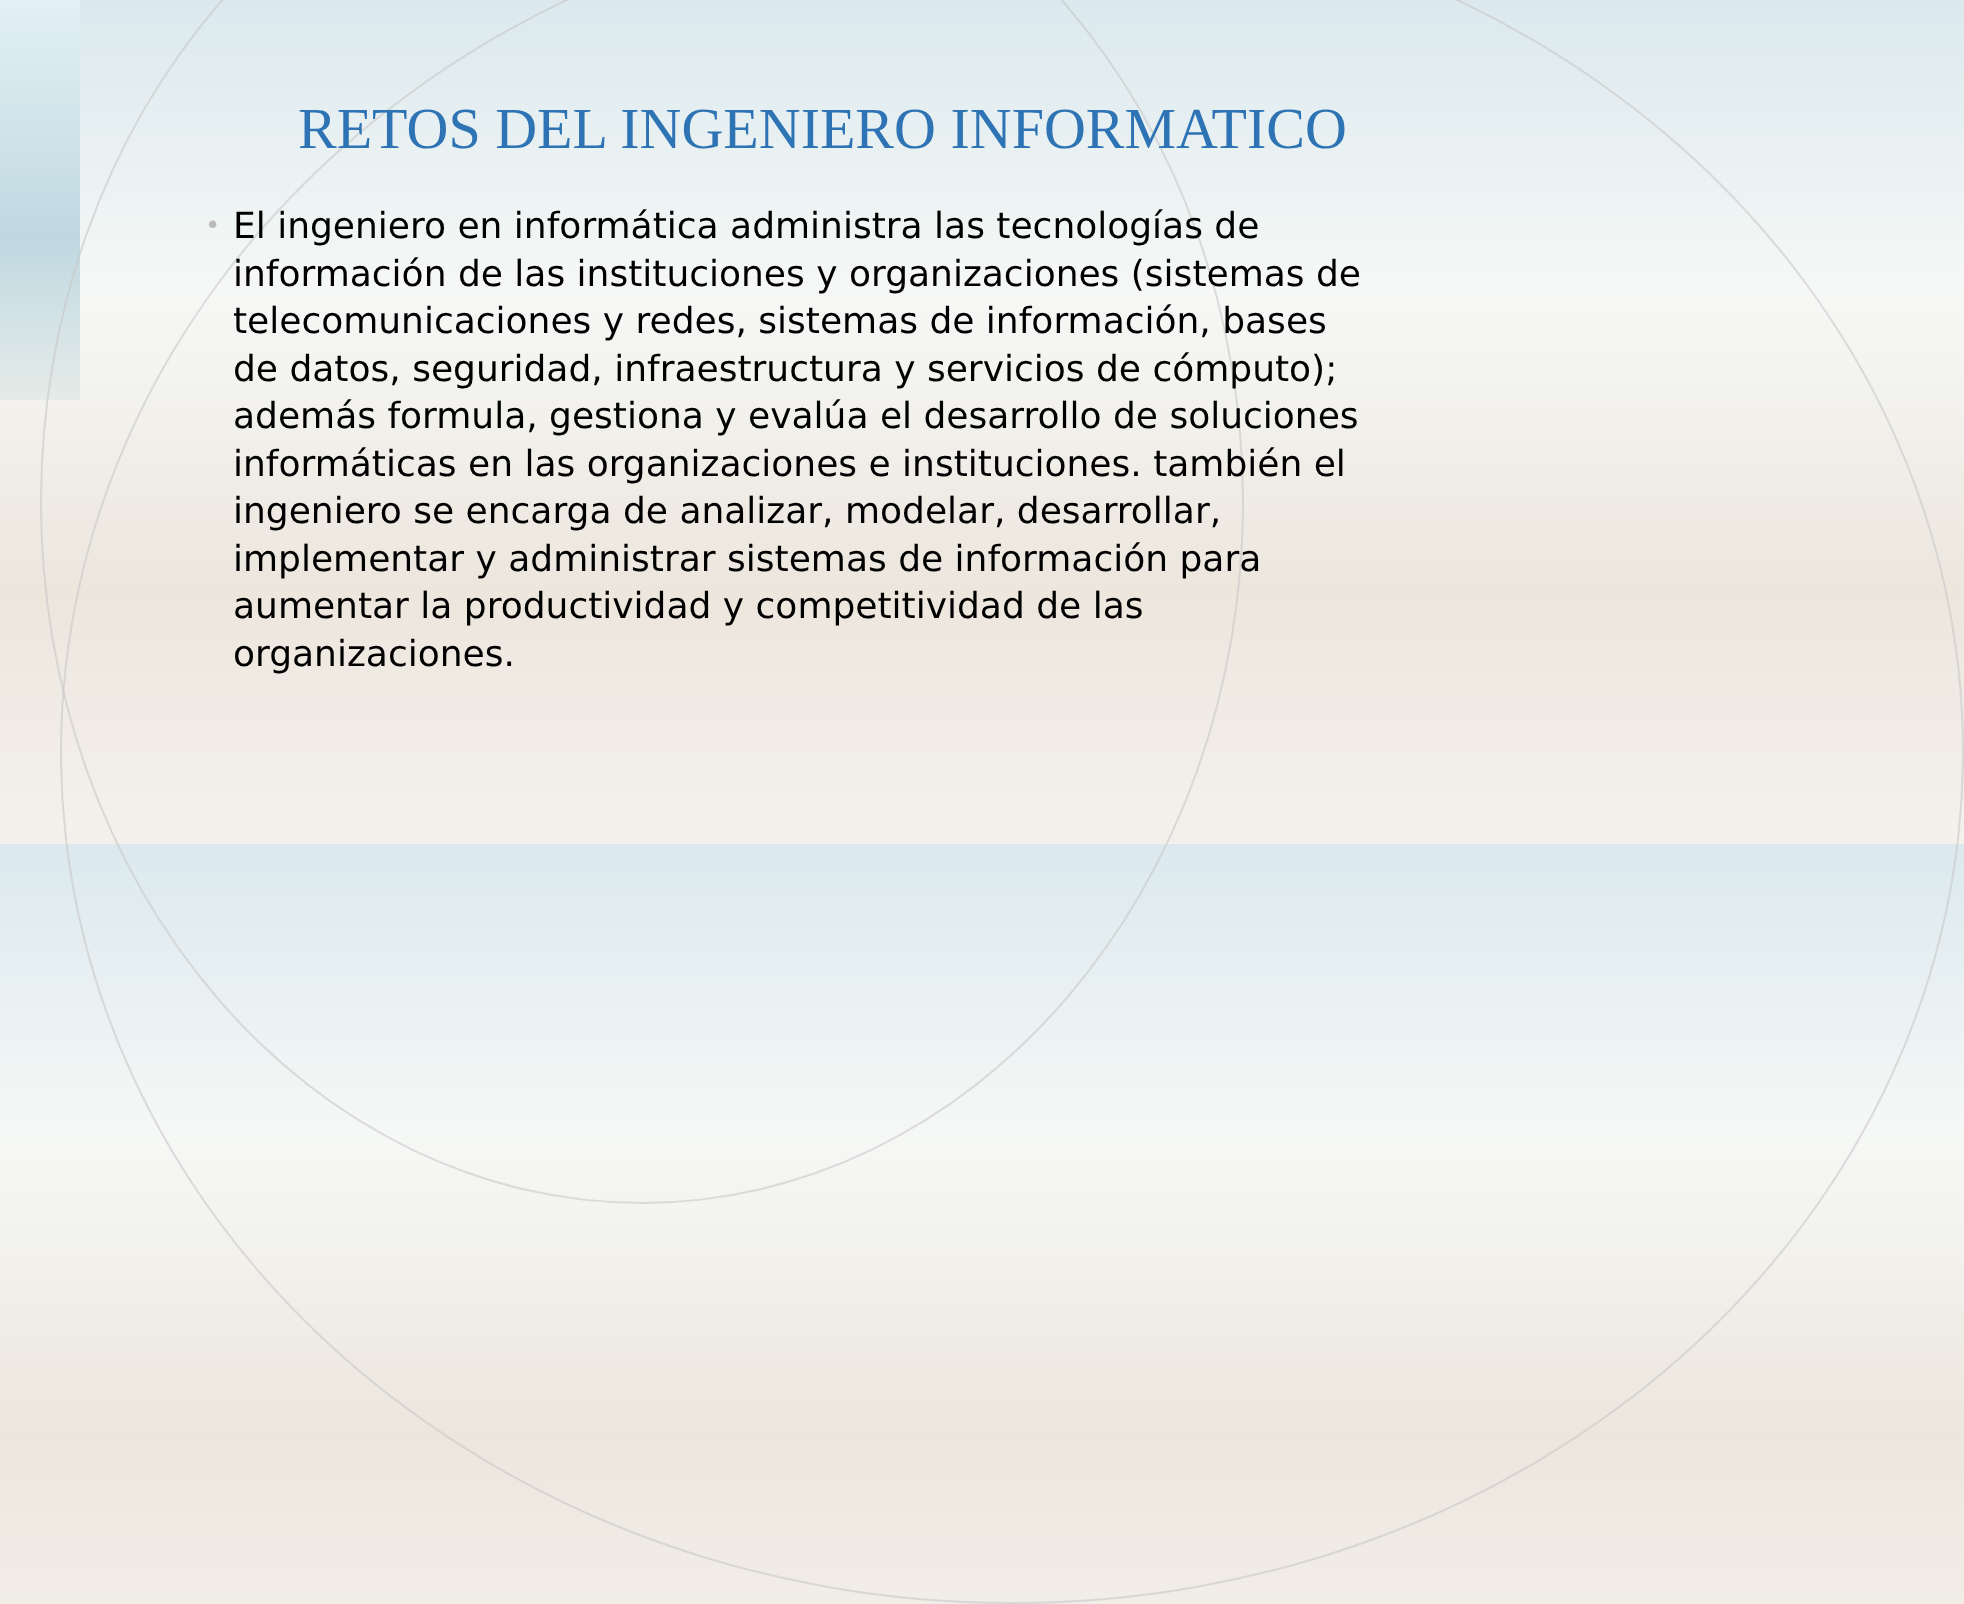RETOS DEL INGENIERO INFORMATICO
•
El ingeniero en informática administra las tecnologías de información de las instituciones y organizaciones (sistemas de telecomunicaciones y redes, sistemas de información, bases de datos, seguridad, infraestructura y servicios de cómputo); además formula, gestiona y evalúa el desarrollo de soluciones informáticas en las organizaciones e instituciones. también el ingeniero se encarga de analizar, modelar, desarrollar, implementar y administrar sistemas de información para aumentar la productividad y competitividad de las organizaciones.